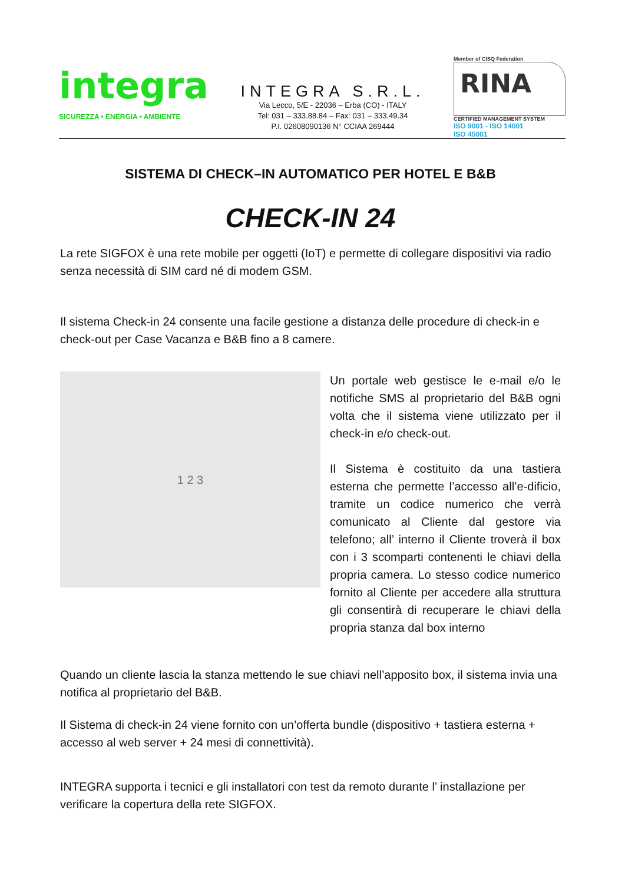integra
SICUREZZA • ENERGIA • AMBIENTE
INTEGRA S.R.L.
Via Lecco, 5/E - 22036 – Erba (CO) - ITALY
Tel: 031 – 333.88.84 – Fax: 031 – 333.49.34
P.I. 02608090136 N° CCIAA 269444
Member of CISQ Federation
RINA
CERTIFIED MANAGEMENT SYSTEM
ISO 9001 - ISO 14001
ISO 45001
SISTEMA DI CHECK–IN AUTOMATICO PER HOTEL E B&B
CHECK-IN 24
La rete SIGFOX è una rete mobile per oggetti (IoT) e permette di collegare dispositivi via radio senza necessità di SIM card né di modem GSM.
Il sistema Check-in 24 consente una facile gestione a distanza delle procedure di check-in e check-out per Case Vacanza e B&B fino a 8 camere.
1 2 3
Un portale web gestisce le e-mail e/o le notifiche SMS al proprietario del B&B ogni volta che il sistema viene utilizzato per il check-in e/o check-out.
Il Sistema è costituito da una tastiera esterna che permette l’accesso all’e-dificio, tramite un codice numerico che verrà comunicato al Cliente dal gestore via telefono; all’ interno il Cliente troverà il box con i 3 scomparti contenenti le chiavi della propria camera. Lo stesso codice numerico fornito al Cliente per accedere alla struttura gli consentirà di recuperare le chiavi della propria stanza dal box interno
Quando un cliente lascia la stanza mettendo le sue chiavi nell’apposito box, il sistema invia una notifica al proprietario del B&B.
Il Sistema di check-in 24 viene fornito con un’offerta bundle (dispositivo + tastiera esterna + accesso al web server + 24 mesi di connettività).
INTEGRA supporta i tecnici e gli installatori con test da remoto durante l’ installazione per verificare la copertura della rete SIGFOX.